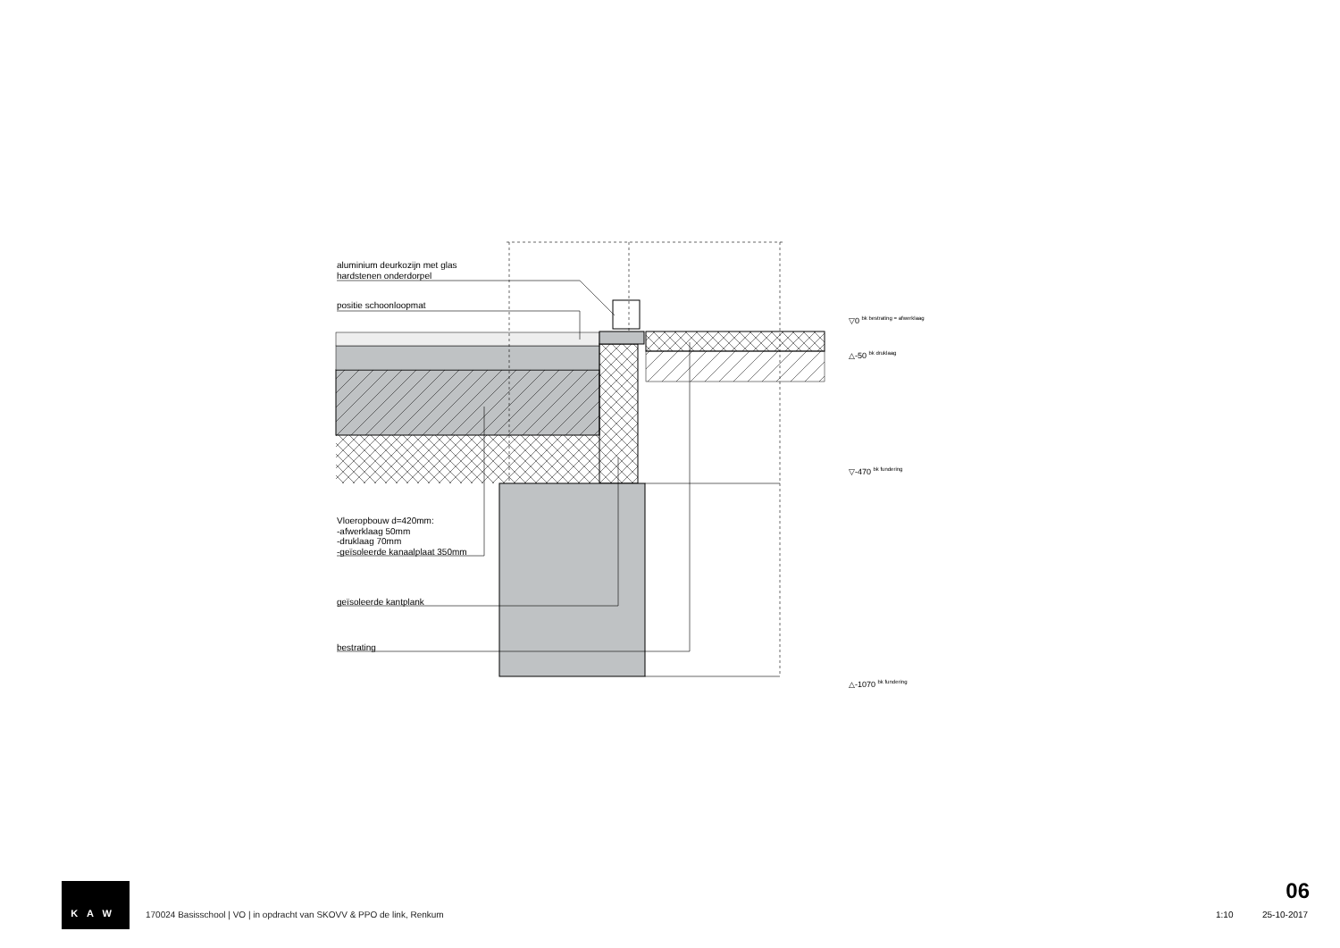aluminium deurkozijn met glas
hardstenen onderdorpel
positie schoonloopmat
Vloeropbouw d=420mm:
-afwerklaag 50mm
-druklaag 70mm
-geïsoleerde kanaalplaat 350mm
geïsoleerde kantplank
bestrating
▽0 bk bestrating = afwerklaag
△-50 bk druklaag
▽-470 bk fundering
△-1070 bk fundering
KAW
170024 Basisschool | VO | in opdracht van SKOVV & PPO de link, Renkum
06
1:10 25-10-2017